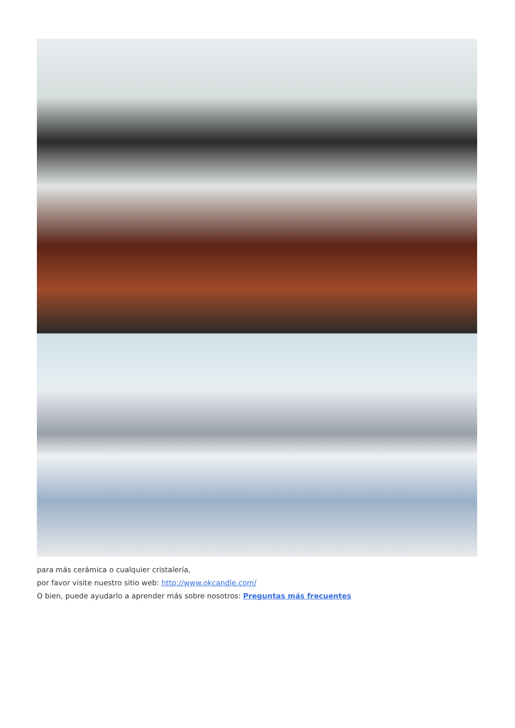para más cerámica o cualquier cristalería,
por favor visite nuestro sitio web: http://www.okcandle.com/
O bien, puede ayudarlo a aprender más sobre nosotros: Preguntas más frecuentes